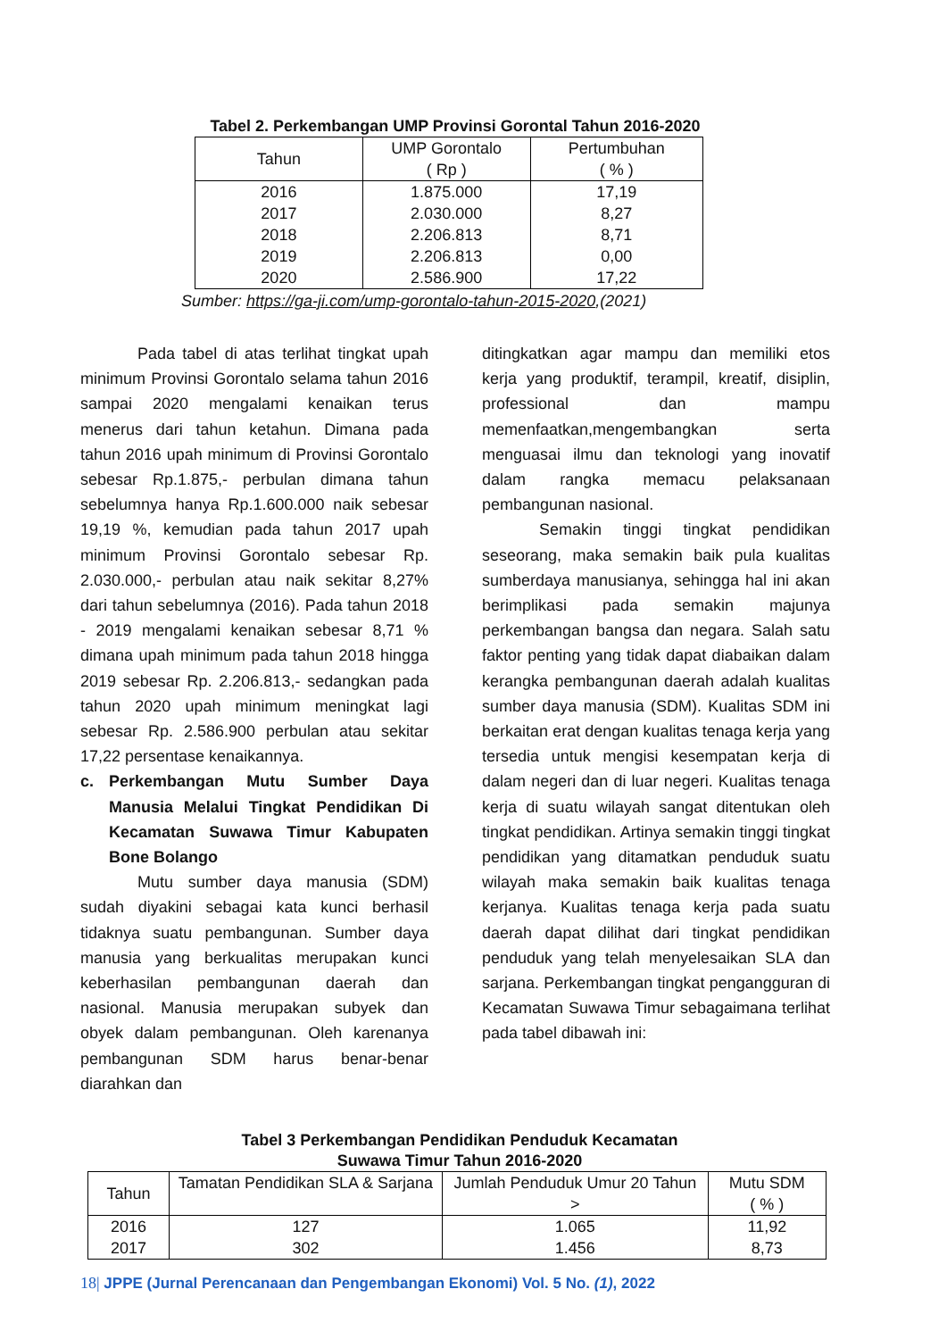Tabel 2. Perkembangan UMP Provinsi Gorontal Tahun 2016-2020
| Tahun | UMP Gorontalo ( Rp ) | Pertumbuhan ( % ) |
| --- | --- | --- |
| 2016 2017 2018 2019 2020 | 1.875.000 2.030.000 2.206.813 2.206.813 2.586.900 | 17,19 8,27 8,71 0,00 17,22 |
Sumber: https://ga-ji.com/ump-gorontalo-tahun-2015-2020,(2021)
Pada tabel di atas terlihat tingkat upah minimum Provinsi Gorontalo selama tahun 2016 sampai 2020 mengalami kenaikan terus menerus dari tahun ketahun. Dimana pada tahun 2016 upah minimum di Provinsi Gorontalo sebesar Rp.1.875,- perbulan dimana tahun sebelumnya hanya Rp.1.600.000 naik sebesar 19,19 %, kemudian pada tahun 2017 upah minimum Provinsi Gorontalo sebesar Rp. 2.030.000,- perbulan atau naik sekitar 8,27% dari tahun sebelumnya (2016). Pada tahun 2018 - 2019 mengalami kenaikan sebesar 8,71 % dimana upah minimum pada tahun 2018 hingga 2019 sebesar Rp. 2.206.813,- sedangkan pada tahun 2020 upah minimum meningkat lagi sebesar Rp. 2.586.900 perbulan atau sekitar 17,22 persentase kenaikannya.
c. Perkembangan Mutu Sumber Daya Manusia Melalui Tingkat Pendidikan Di Kecamatan Suwawa Timur Kabupaten Bone Bolango
Mutu sumber daya manusia (SDM) sudah diyakini sebagai kata kunci berhasil tidaknya suatu pembangunan. Sumber daya manusia yang berkualitas merupakan kunci keberhasilan pembangunan daerah dan nasional. Manusia merupakan subyek dan obyek dalam pembangunan. Oleh karenanya pembangunan SDM harus benar-benar diarahkan dan
ditingkatkan agar mampu dan memiliki etos kerja yang produktif, terampil, kreatif, disiplin, professional dan mampu memenfaatkan,mengembangkan serta menguasai ilmu dan teknologi yang inovatif dalam rangka memacu pelaksanaan pembangunan nasional.
Semakin tinggi tingkat pendidikan seseorang, maka semakin baik pula kualitas sumberdaya manusianya, sehingga hal ini akan berimplikasi pada semakin majunya perkembangan bangsa dan negara. Salah satu faktor penting yang tidak dapat diabaikan dalam kerangka pembangunan daerah adalah kualitas sumber daya manusia (SDM). Kualitas SDM ini berkaitan erat dengan kualitas tenaga kerja yang tersedia untuk mengisi kesempatan kerja di dalam negeri dan di luar negeri. Kualitas tenaga kerja di suatu wilayah sangat ditentukan oleh tingkat pendidikan. Artinya semakin tinggi tingkat pendidikan yang ditamatkan penduduk suatu wilayah maka semakin baik kualitas tenaga kerjanya. Kualitas tenaga kerja pada suatu daerah dapat dilihat dari tingkat pendidikan penduduk yang telah menyelesaikan SLA dan sarjana. Perkembangan tingkat pengangguran di Kecamatan Suwawa Timur sebagaimana terlihat pada tabel dibawah ini:
Tabel 3 Perkembangan Pendidikan Penduduk Kecamatan
Suwawa Timur Tahun 2016-2020
| Tahun | Tamatan Pendidikan SLA & Sarjana | Jumlah Penduduk Umur 20 Tahun > | Mutu SDM ( % ) |
| --- | --- | --- | --- |
| 2016 2017 | 127 302 | 1.065 1.456 | 11,92 8,73 |
18| JPPE (Jurnal Perencanaan dan Pengembangan Ekonomi) Vol. 5 No. (1), 2022